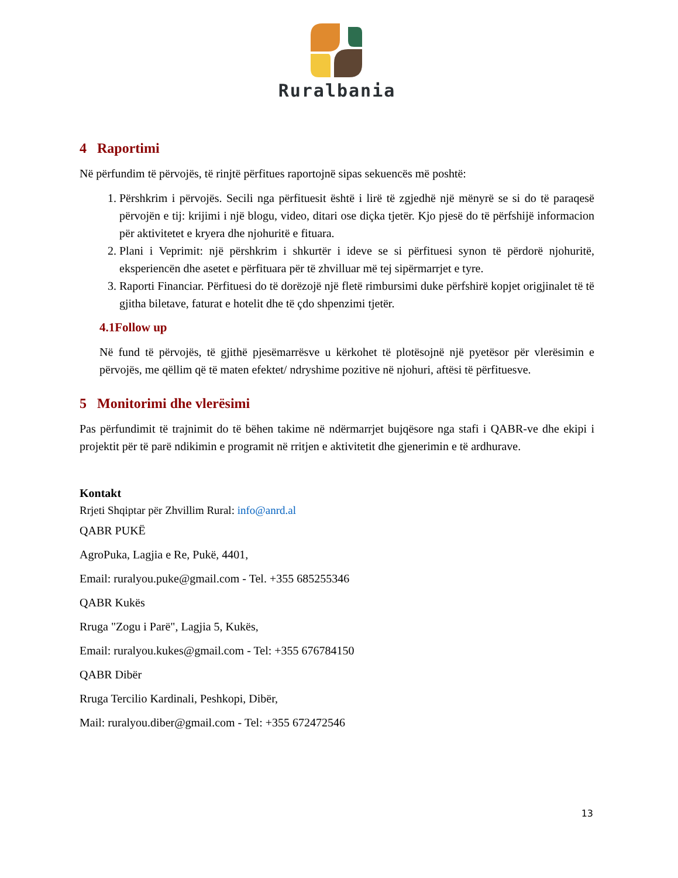Ruralbania
4 Raportimi
Në përfundim të përvojës, të rinjtë përfitues raportojnë sipas sekuencës më poshtë:
1. Përshkrim i përvojës. Secili nga përfituesit është i lirë të zgjedhë një mënyrë se si do të paraqesë përvojën e tij: krijimi i një blogu, video, ditari ose diçka tjetër. Kjo pjesë do të përfshijë informacion për aktivitetet e kryera dhe njohuritë e fituara.
2. Plani i Veprimit: një përshkrim i shkurtër i ideve se si përfituesi synon të përdorë njohuritë, eksperiencën dhe asetet e përfituara për të zhvilluar më tej sipërmarrjet e tyre.
3. Raporti Financiar. Përfituesi do të dorëzojë një fletë rimbursimi duke përfshirë kopjet origjinalet të të gjitha biletave, faturat e hotelit dhe të çdo shpenzimi tjetër.
4.1Follow up
Në fund të përvojës, të gjithë pjesëmarrësve u kërkohet të plotësojnë një pyetësor për vlerësimin e përvojës, me qëllim që të maten efektet/ ndryshime pozitive në njohuri, aftësi të përfituesve.
5 Monitorimi dhe vlerësimi
Pas përfundimit të trajnimit do të bëhen takime në ndërmarrjet bujqësore nga stafi i QABR-ve dhe ekipi i projektit për të parë ndikimin e programit në rritjen e aktivitetit dhe gjenerimin e të ardhurave.
Kontakt
Rrjeti Shqiptar për Zhvillim Rural: info@anrd.al
QABR PUKË
AgroPuka, Lagjia e Re, Pukë, 4401,
Email: ruralyou.puke@gmail.com - Tel. +355 685255346
QABR Kukës
Rruga "Zogu i Parë", Lagjia 5, Kukës,
Email: ruralyou.kukes@gmail.com - Tel: +355 676784150
QABR Dibër
Rruga Tercilio Kardinali, Peshkopi, Dibër,
Mail: ruralyou.diber@gmail.com - Tel: +355 672472546
13